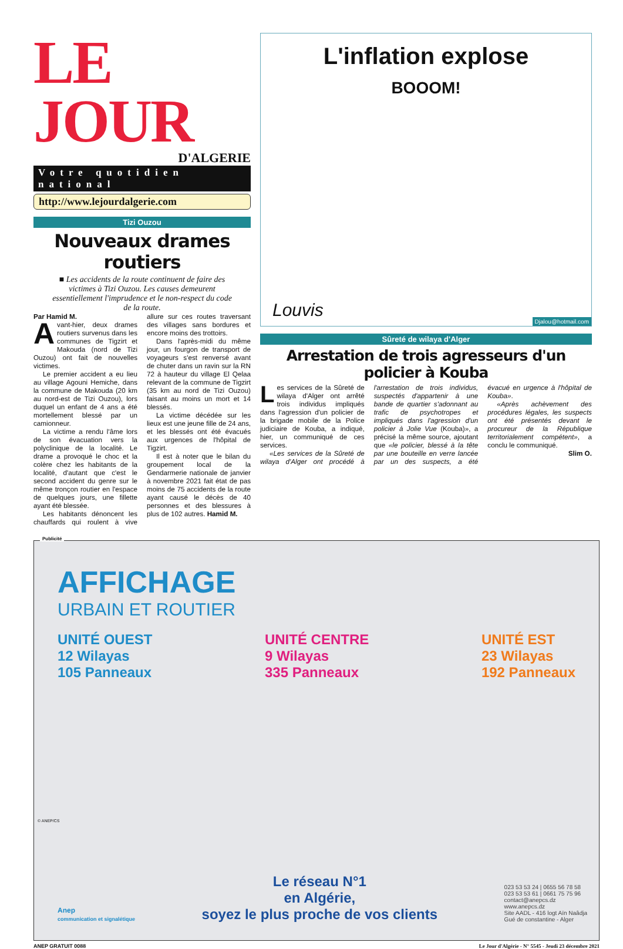LE JOUR
D'ALGERIE
Votre quotidien national
http://www.lejourdalgerie.com
Tizi Ouzou
Nouveaux drames routiers
■ Les accidents de la route continuent de faire des victimes à Tizi Ouzou. Les causes demeurent essentiellement l'imprudence et le non-respect du code de la route.
Par Hamid M.
Avant-hier, deux drames routiers survenus dans les communes de Tigzirt et Makouda (nord de Tizi Ouzou) ont fait de nouvelles victimes.
Le premier accident a eu lieu au village Agouni Hemiche, dans la commune de Makouda (20 km au nord-est de Tizi Ouzou), lors duquel un enfant de 4 ans a été mortellement blessé par un camionneur.
La victime a rendu l'âme lors de son évacuation vers la polyclinique de la localité. Le drame a provoqué le choc et la colère chez les habitants de la localité, d'autant que c'est le second accident du genre sur le même tronçon routier en l'espace de quelques jours, une fillette ayant été blessée.
Les habitants dénoncent les chauffards qui roulent à vive allure sur ces routes traversant des villages sans bordures et encore moins des trottoirs.
Dans l'après-midi du même jour, un fourgon de transport de voyageurs s'est renversé avant de chuter dans un ravin sur la RN 72 à hauteur du village El Qelaa relevant de la commune de Tigzirt (35 km au nord de Tizi Ouzou) faisant au moins un mort et 14 blessés.
La victime décédée sur les lieux est une jeune fille de 24 ans, et les blessés ont été évacués aux urgences de l'hôpital de Tigzirt.
Il est à noter que le bilan du groupement local de la Gendarmerie nationale de janvier à novembre 2021 fait état de pas moins de 75 accidents de la route ayant causé le décès de 40 personnes et des blessures à plus de 102 autres. Hamid M.
L'inflation explose
BOOOM!
Louvis
Djalou@hotmail.com
Sûreté de wilaya d'Alger
Arrestation de trois agresseurs d'un policier à Kouba
Les services de la Sûreté de wilaya d'Alger ont arrêté trois individus impliqués dans l'agression d'un policier de la brigade mobile de la Police judiciaire de Kouba, a indiqué, hier, un communiqué de ces services.
«Les services de la Sûreté de wilaya d'Alger ont procédé à l'arrestation de trois individus, suspectés d'appartenir à une bande de quartier s'adonnant au trafic de psychotropes et impliqués dans l'agression d'un policier à Jolie Vue (Kouba)», a précisé la même source, ajoutant que «le policier, blessé à la tête par une bouteille en verre lancée par un des suspects, a été évacué en urgence à l'hôpital de Kouba».
«Après achèvement des procédures légales, les suspects ont été présentés devant le procureur de la République territorialement compétent», a conclu le communiqué.
Slim O.
Publicité
AFFICHAGE
URBAIN ET ROUTIER
UNITÉ OUEST
12 Wilayas
105 Panneaux
UNITÉ CENTRE
9 Wilayas
335 Panneaux
UNITÉ EST
23 Wilayas
192 Panneaux
Anep
communication et signalétique
Le réseau N°1
en Algérie,
soyez le plus proche de vos clients
023 53 53 24 | 0655 56 78 58
023 53 53 61 | 0661 75 75 96
contact@anepcs.dz
www.anepcs.dz
Site AADL - 416 logt Aïn Naâdja
Gué de constantine - Alger
© ANEP/CS
ANEP GRATUIT 0088 Le Jour d'Algérie - N° 5545 - Jeudi 23 décembre 2021